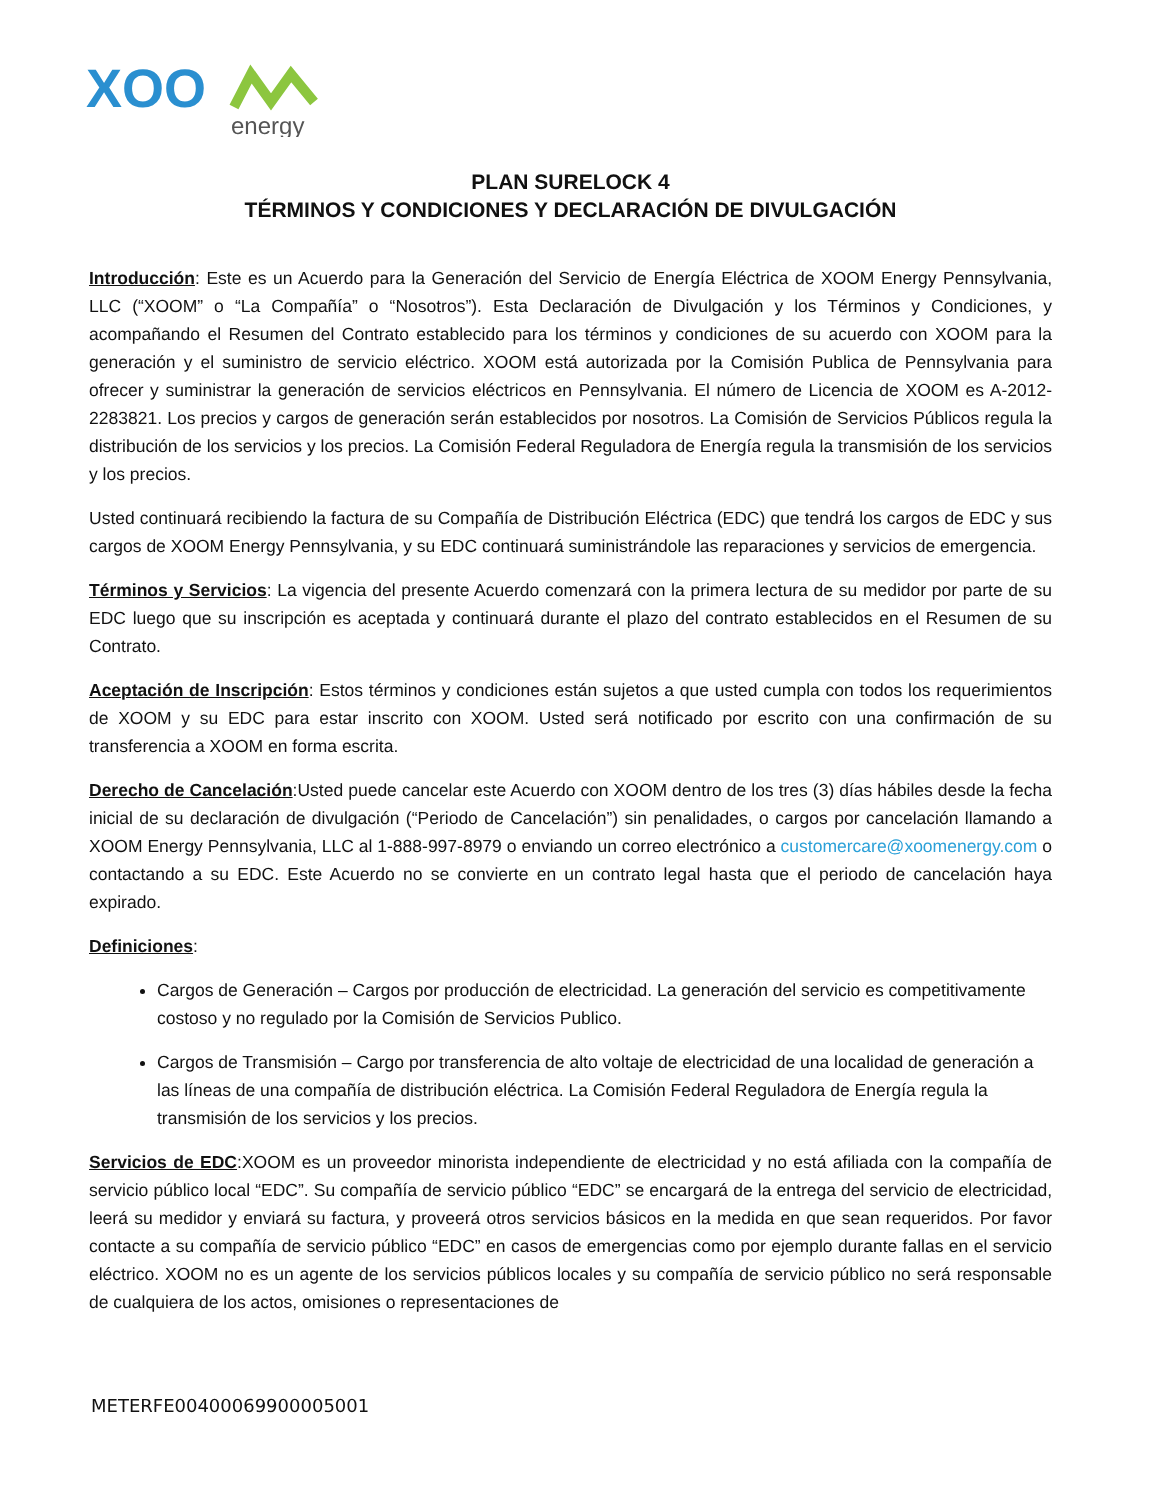XOO
energy
PLAN SURELOCK 4
TÉRMINOS Y CONDICIONES Y DECLARACIÓN DE DIVULGACIÓN
Introducción: Este es un Acuerdo para la Generación del Servicio de Energía Eléctrica de XOOM Energy Pennsylvania, LLC (“XOOM” o “La Compañía” o “Nosotros”). Esta Declaración de Divulgación y los Términos y Condiciones, y acompañando el Resumen del Contrato establecido para los términos y condiciones de su acuerdo con XOOM para la generación y el suministro de servicio eléctrico. XOOM está autorizada por la Comisión Publica de Pennsylvania para ofrecer y suministrar la generación de servicios eléctricos en Pennsylvania. El número de Licencia de XOOM es A-2012-2283821. Los precios y cargos de generación serán establecidos por nosotros. La Comisión de Servicios Públicos regula la distribución de los servicios y los precios. La Comisión Federal Reguladora de Energía regula la transmisión de los servicios y los precios.
Usted continuará recibiendo la factura de su Compañía de Distribución Eléctrica (EDC) que tendrá los cargos de EDC y sus cargos de XOOM Energy Pennsylvania, y su EDC continuará suministrándole las reparaciones y servicios de emergencia.
Términos y Servicios: La vigencia del presente Acuerdo comenzará con la primera lectura de su medidor por parte de su EDC luego que su inscripción es aceptada y continuará durante el plazo del contrato establecidos en el Resumen de su Contrato.
Aceptación de Inscripción: Estos términos y condiciones están sujetos a que usted cumpla con todos los requerimientos de XOOM y su EDC para estar inscrito con XOOM. Usted será notificado por escrito con una confirmación de su transferencia a XOOM en forma escrita.
Derecho de Cancelación:Usted puede cancelar este Acuerdo con XOOM dentro de los tres (3) días hábiles desde la fecha inicial de su declaración de divulgación (“Periodo de Cancelación”) sin penalidades, o cargos por cancelación llamando a XOOM Energy Pennsylvania, LLC al 1-888-997-8979 o enviando un correo electrónico a customercare@xoomenergy.com o contactando a su EDC. Este Acuerdo no se convierte en un contrato legal hasta que el periodo de cancelación haya expirado.
Definiciones:
Cargos de Generación – Cargos por producción de electricidad. La generación del servicio es competitivamente costoso y no regulado por la Comisión de Servicios Publico.
Cargos de Transmisión – Cargo por transferencia de alto voltaje de electricidad de una localidad de generación a las líneas de una compañía de distribución eléctrica. La Comisión Federal Reguladora de Energía regula la transmisión de los servicios y los precios.
Servicios de EDC:XOOM es un proveedor minorista independiente de electricidad y no está afiliada con la compañía de servicio público local “EDC”. Su compañía de servicio público “EDC” se encargará de la entrega del servicio de electricidad, leerá su medidor y enviará su factura, y proveerá otros servicios básicos en la medida en que sean requeridos. Por favor contacte a su compañía de servicio público “EDC” en casos de emergencias como por ejemplo durante fallas en el servicio eléctrico. XOOM no es un agente de los servicios públicos locales y su compañía de servicio público no será responsable de cualquiera de los actos, omisiones o representaciones de
METERFE00400069900005001